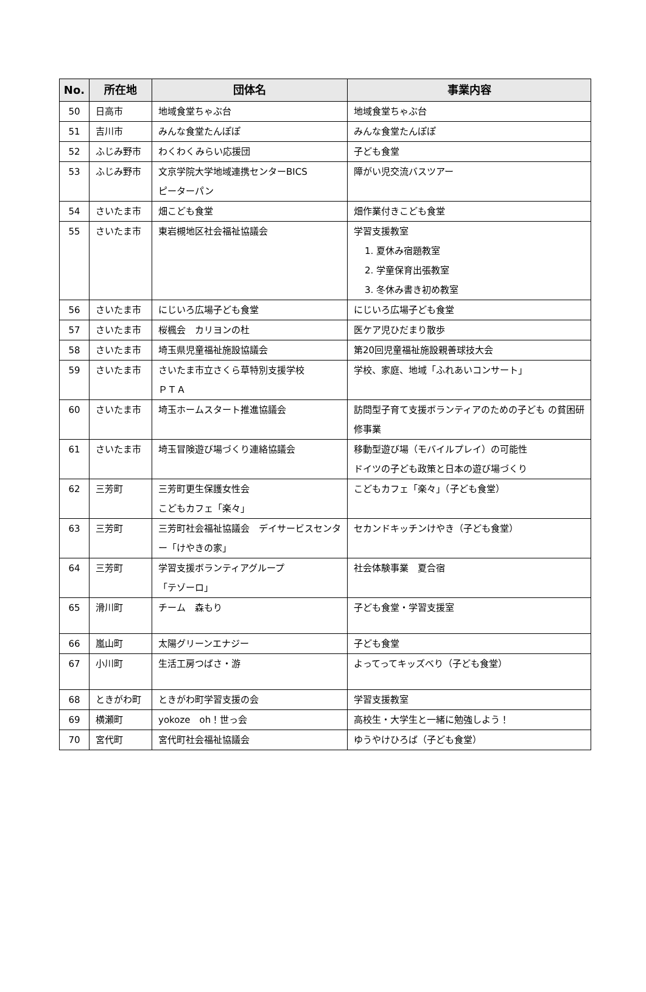| No. | 所在地 | 団体名 | 事業内容 |
| --- | --- | --- | --- |
| 50 | 日高市 | 地域食堂ちゃぶ台 | 地域食堂ちゃぶ台 |
| 51 | 吉川市 | みんな食堂たんぽぽ | みんな食堂たんぽぽ |
| 52 | ふじみ野市 | わくわくみらい応援団 | 子ども食堂 |
| 53 | ふじみ野市 | 文京学院大学地域連携センターBICS ピーターパン | 障がい児交流バスツアー |
| 54 | さいたま市 | 畑こども食堂 | 畑作業付きこども食堂 |
| 55 | さいたま市 | 東岩槻地区社会福祉協議会 | 学習支援教室 1. 夏休み宿題教室 2. 学童保育出張教室 3. 冬休み書き初め教室 |
| 56 | さいたま市 | にじいろ広場子ども食堂 | にじいろ広場子ども食堂 |
| 57 | さいたま市 | 桜楓会 カリヨンの杜 | 医ケア児ひだまり散歩 |
| 58 | さいたま市 | 埼玉県児童福祉施設協議会 | 第20回児童福祉施設親善球技大会 |
| 59 | さいたま市 | さいたま市立さくら草特別支援学校 ＰＴＡ | 学校、家庭、地域「ふれあいコンサート」 |
| 60 | さいたま市 | 埼玉ホームスタート推進協議会 | 訪問型子育て支援ボランティアのための子ども の貧困研修事業 |
| 61 | さいたま市 | 埼玉冒険遊び場づくり連絡協議会 | 移動型遊び場（モバイルプレイ）の可能性 ドイツの子ども政策と日本の遊び場づくり |
| 62 | 三芳町 | 三芳町更生保護女性会 こどもカフェ「楽々」 | こどもカフェ「楽々」（子ども食堂） |
| 63 | 三芳町 | 三芳町社会福祉協議会 デイサービスセンター「けやきの家」 | セカンドキッチンけやき（子ども食堂） |
| 64 | 三芳町 | 学習支援ボランティアグループ 「テゾーロ」 | 社会体験事業 夏合宿 |
| 65 | 滑川町 | チーム 森もり | 子ども食堂・学習支援室 |
| 66 | 嵐山町 | 太陽グリーンエナジー | 子ども食堂 |
| 67 | 小川町 | 生活工房つばさ・游 | よってってキッズべり（子ども食堂） |
| 68 | ときがわ町 | ときがわ町学習支援の会 | 学習支援教室 |
| 69 | 横瀬町 | yokoze oh！世っ会 | 高校生・大学生と一緒に勉強しよう！ |
| 70 | 宮代町 | 宮代町社会福祉協議会 | ゆうやけひろば（子ども食堂） |